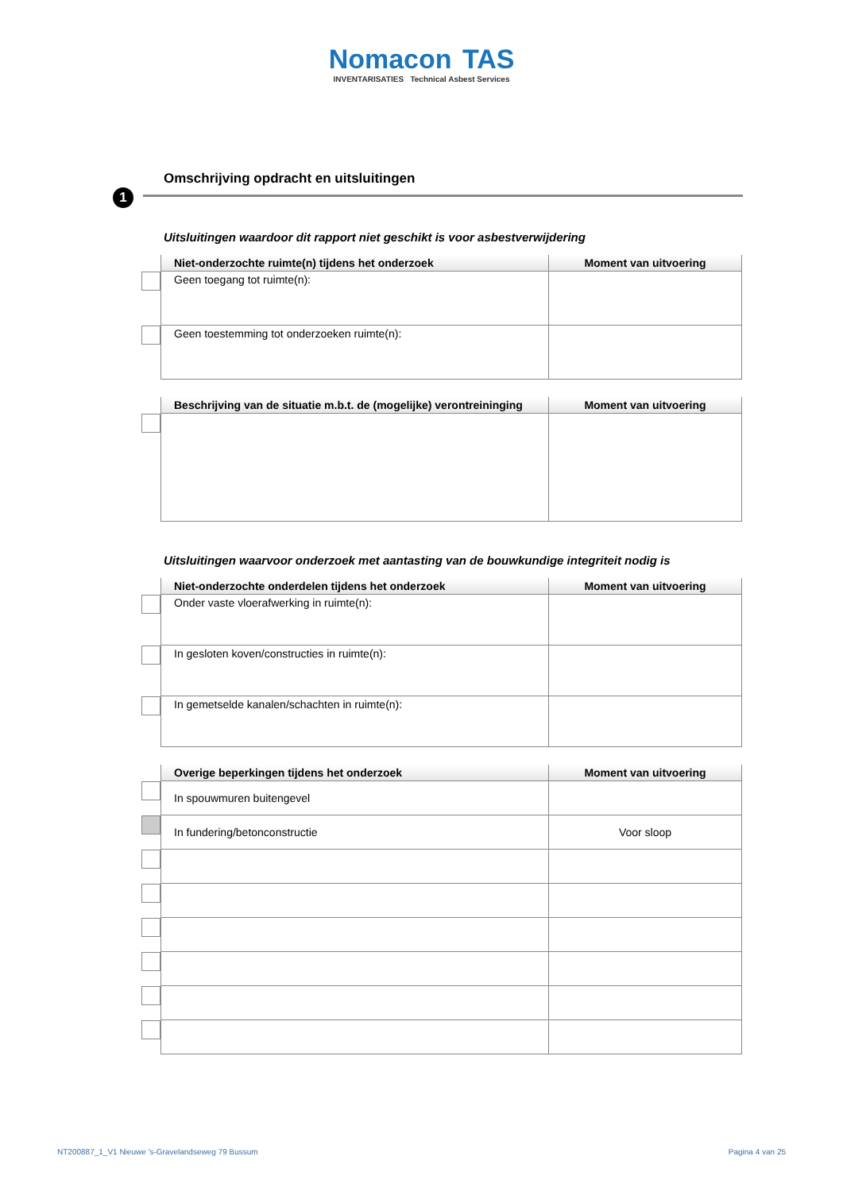Nomacon TAS
INVENTARISATIES Technical Asbest Services
Omschrijving opdracht en uitsluitingen
1
Uitsluitingen waardoor dit rapport niet geschikt is voor asbestverwijdering
| | Niet-onderzochte ruimte(n) tijdens het onderzoek | Moment van uitvoering |
| --- | --- | --- |
| | Geen toegang tot ruimte(n): | |
| | Geen toestemming tot onderzoeken ruimte(n): | |
| | Beschrijving van de situatie m.b.t. de (mogelijke) verontreininging | Moment van uitvoering |
| --- | --- | --- |
Uitsluitingen waarvoor onderzoek met aantasting van de bouwkundige integriteit nodig is
| | Niet-onderzochte onderdelen tijdens het onderzoek | Moment van uitvoering |
| --- | --- | --- |
| | Onder vaste vloerafwerking in ruimte(n): | |
| | In gesloten koven/constructies in ruimte(n): | |
| | In gemetselde kanalen/schachten in ruimte(n): | |
| | Overige beperkingen tijdens het onderzoek | Moment van uitvoering |
| --- | --- | --- |
| | In spouwmuren buitengevel | |
| | In fundering/betonconstructie | Voor sloop |
NT200887_1_V1 Nieuwe 's-Gravelandseweg 79 Bussum Pagina 4 van 25